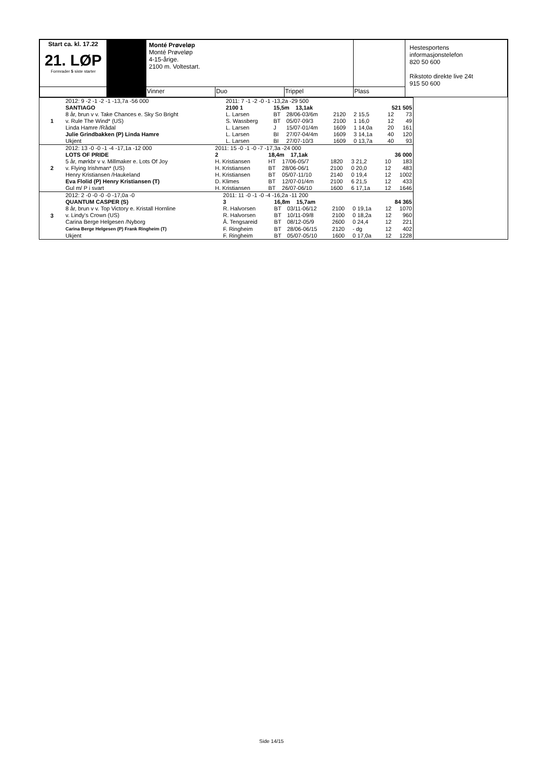| Start ca. kl. 17.22 21. LØP Formrader 5 siste starter | | Monté Prøveløp Monté Prøveløp 4-15-årige. 2100 m. Voltestart. | | | | Hestesportens informasjonstelefon 820 50 600 Rikstoto direkte live 24t 915 50 600 |
| | | Vinner | Duo | Trippel | Plass | |
| 1 | 2012: 9 -2 -1 -2 -1 -13,7a -56 000 | 2011: 7 -1 -2 -0 -1 -13,2a -29 500 | | | | | | |
| | SANTIAGO | 2100 1 | 15,5m 13,1ak | | | | 521 505 | |
| | 8 år, brun v v. Take Chances e. Sky So Bright | L. Larsen | BT | 28/06-03/6m | 2120 | 2 15,5 | 12 | 73 |
| | v. Rule The Wind* (US) | S. Wassberg | BT | 05/07-09/3 | 2100 | 1 16,0 | 12 | 49 |
| | Linda Hamre /Rådal | L. Larsen | J | 15/07-01/4m | 1609 | 1 14,0a | 20 | 161 |
| | Julie Grindbakken (P) Linda Hamre | L. Larsen | BI | 27/07-04/4m | 1609 | 3 14,1a | 40 | 120 |
| | Ukjent | L. Larsen | BI | 27/07-10/3 | 1609 | 0 13,7a | 40 | 93 |
| 2 | 2012: 13 -0 -0 -1 -4 -17,1a -12 000 | 2011: 15 -0 -1 -0 -7 -17,3a -24 000 | | | | | | |
| | LOTS OF PRIDE | 2 | 18,4m 17,1ak | | | | 36 000 | |
| | 5 år, mørkbr v v. Millmaker e. Lots Of Joy | H. Kristiansen | HT | 17/06-05/7 | 1820 | 3 21,2 | 10 | 183 |
| | v. Flying Irishman* (US) | H. Kristiansen | BT | 28/06-06/1 | 2100 | 0 20,0 | 12 | 483 |
| | Henry Kristiansen /Haukeland | H. Kristiansen | BT | 05/07-11/10 | 2140 | 0 19,4 | 12 | 1002 |
| | Eva Flolid (P) Henry Kristiansen (T) | D. Klimes | BT | 12/07-01/4m | 2100 | 6 21,5 | 12 | 433 |
| | Gul m/ P i svart | H. Kristiansen | BT | 26/07-06/10 | 1600 | 6 17,1a | 12 | 1646 |
| 3 | 2012: 2 -0 -0 -0 -0 -17,0a -0 | 2011: 11 -0 -1 -0 -4 -16,2a -11 200 | | | | | | |
| | QUANTUM CASPER (S) | 3 | 16,8m 15,7am | | | | 84 365 | |
| | 8 år, brun v v. Top Victory e. Kristall Hornline | R. Halvorsen | BT | 03/11-06/12 | 2100 | 0 19,1a | 12 | 1070 |
| | v. Lindy's Crown (US) | R. Halvorsen | BT | 10/11-09/8 | 2100 | 0 18,2a | 12 | 960 |
| | Carina Berge Helgesen /Nyborg | Å. Tengsareid | BT | 08/12-05/9 | 2600 | 0 24,4 | 12 | 221 |
| | Carina Berge Helgesen (P) Frank Ringheim (T) | F. Ringheim | BT | 28/06-06/15 | 2120 | - dg | 12 | 402 |
| | Ukjent | F. Ringheim | BT | 05/07-05/10 | 1600 | 0 17,0a | 12 | 1228 |
Side 14/15